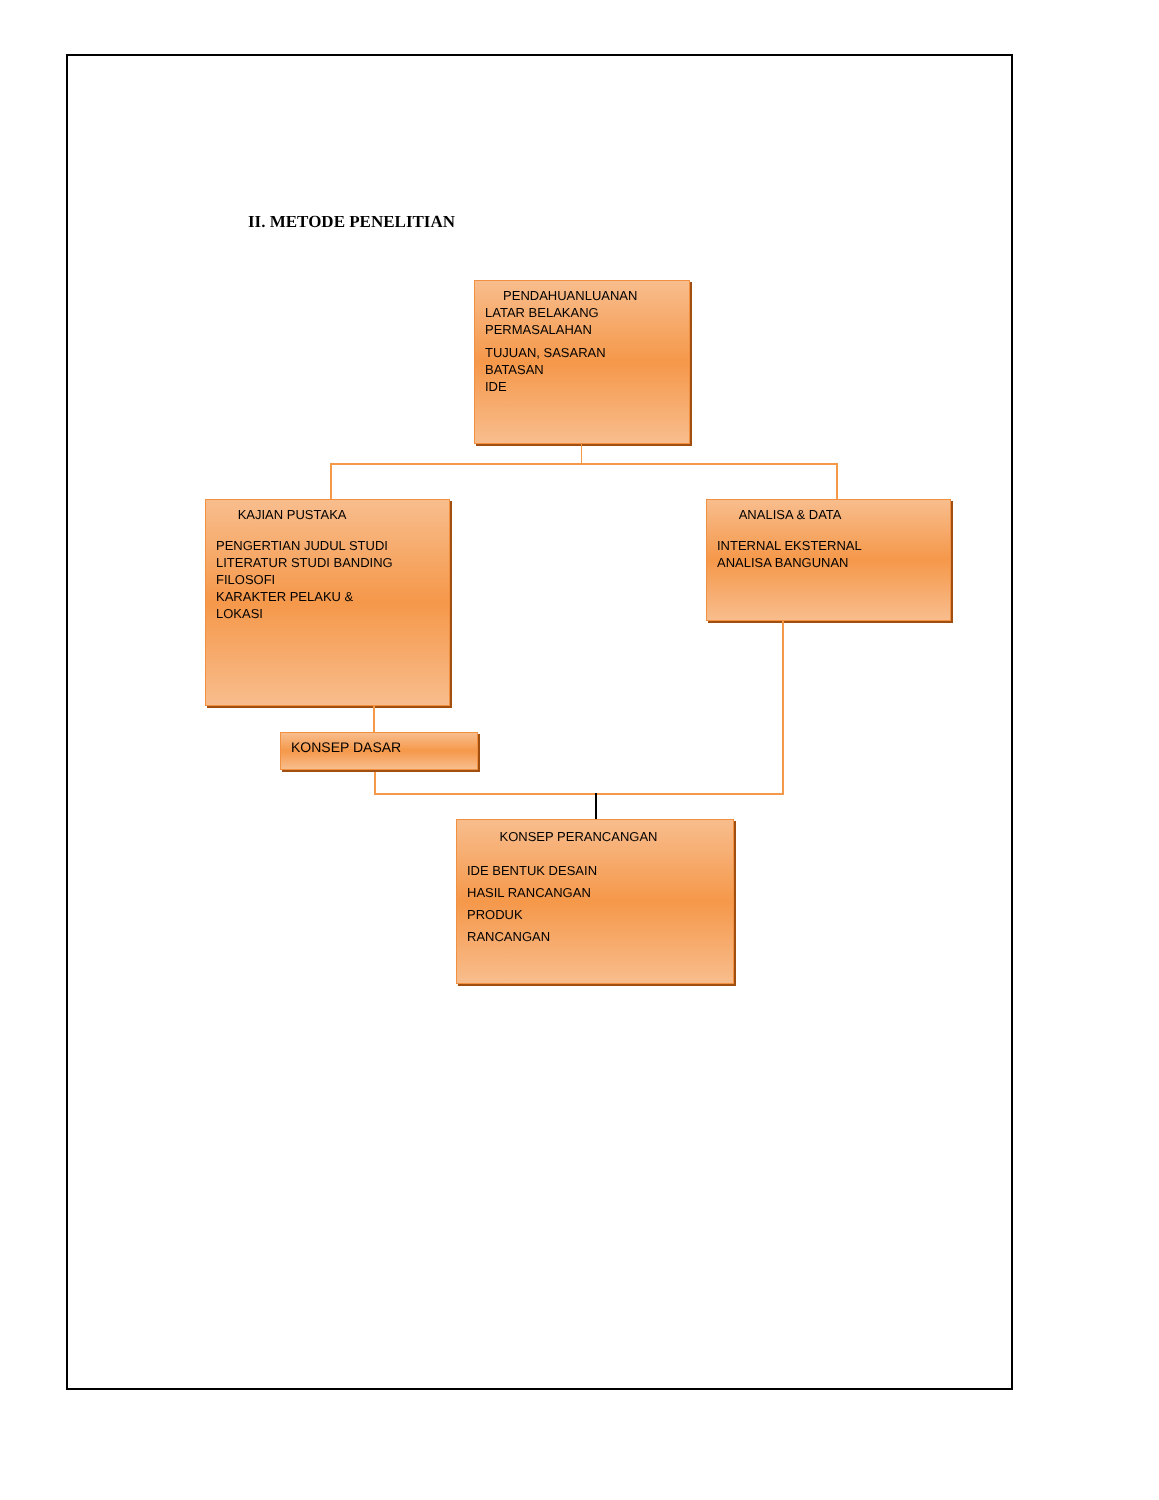II. METODE PENELITIAN
PENDAHUANLUANAN
LATAR BELAKANG
PERMASALAHAN
TUJUAN, SASARAN
BATASAN
IDE
KAJIAN PUSTAKA
PENGERTIAN JUDUL STUDI
LITERATUR STUDI BANDING
FILOSOFI
KARAKTER PELAKU &
LOKASI
ANALISA & DATA
INTERNAL EKSTERNAL
ANALISA BANGUNAN
KONSEP DASAR
KONSEP PERANCANGAN
IDE BENTUK DESAIN
HASIL RANCANGAN
PRODUK
RANCANGAN